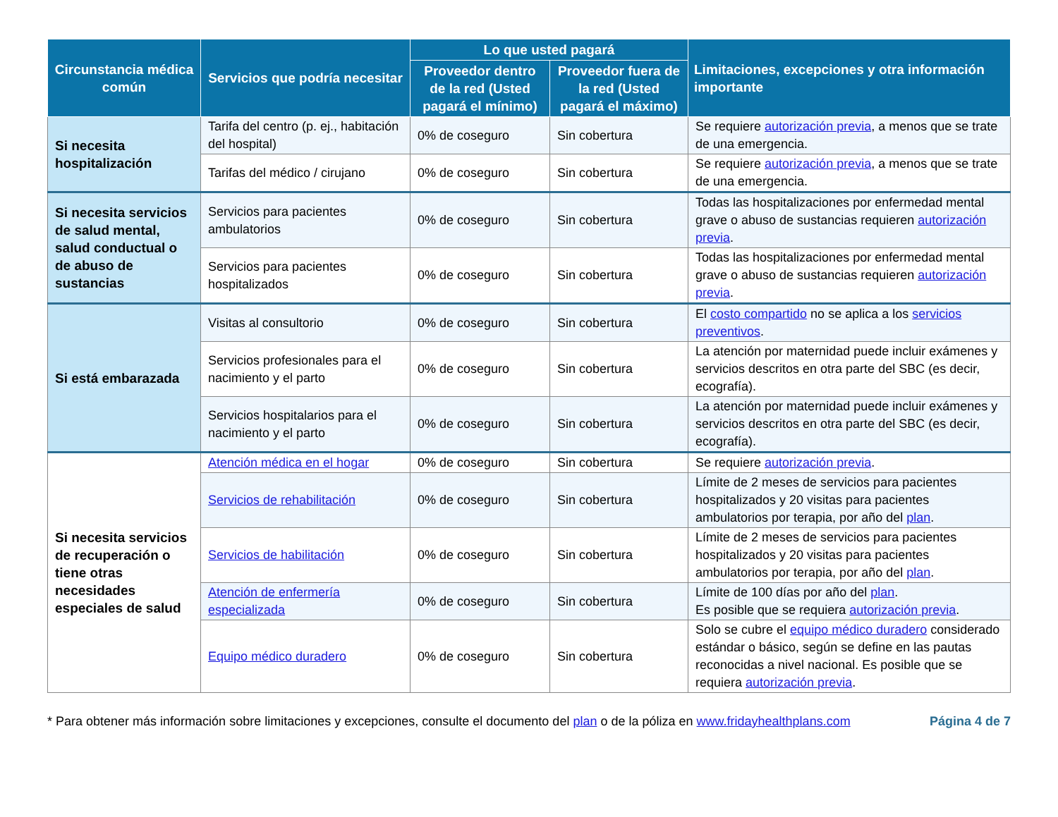| Circunstancia médica común | Servicios que podría necesitar | Lo que usted pagará | | Limitaciones, excepciones y otra información importante |
| --- | --- | --- | --- | --- |
| | | Proveedor dentro de la red (Usted pagará el mínimo) | Proveedor fuera de la red (Usted pagará el máximo) | |
| Si necesita hospitalización | Tarifa del centro (p. ej., habitación del hospital) | 0% de coseguro | Sin cobertura | Se requiere autorización previa , a menos que se trate de una emergencia. |
| | Tarifas del médico / cirujano | 0% de coseguro | Sin cobertura | Se requiere autorización previa , a menos que se trate de una emergencia. |
| Si necesita servicios de salud mental, salud conductual o de abuso de sustancias | Servicios para pacientes ambulatorios | 0% de coseguro | Sin cobertura | Todas las hospitalizaciones por enfermedad mental grave o abuso de sustancias requieren autorización previa . |
| | Servicios para pacientes hospitalizados | 0% de coseguro | Sin cobertura | Todas las hospitalizaciones por enfermedad mental grave o abuso de sustancias requieren autorización previa . |
| Si está embarazada | Visitas al consultorio | 0% de coseguro | Sin cobertura | El costo compartido no se aplica a los servicios preventivos . |
| | Servicios profesionales para el nacimiento y el parto | 0% de coseguro | Sin cobertura | La atención por maternidad puede incluir exámenes y servicios descritos en otra parte del SBC (es decir, ecografía). |
| | Servicios hospitalarios para el nacimiento y el parto | 0% de coseguro | Sin cobertura | La atención por maternidad puede incluir exámenes y servicios descritos en otra parte del SBC (es decir, ecografía). |
| Si necesita servicios de recuperación o tiene otras necesidades especiales de salud | Atención médica en el hogar | 0% de coseguro | Sin cobertura | Se requiere autorización previa . |
| | Servicios de rehabilitación | 0% de coseguro | Sin cobertura | Límite de 2 meses de servicios para pacientes hospitalizados y 20 visitas para pacientes ambulatorios por terapia, por año del plan . |
| | Servicios de habilitación | 0% de coseguro | Sin cobertura | Límite de 2 meses de servicios para pacientes hospitalizados y 20 visitas para pacientes ambulatorios por terapia, por año del plan . |
| | Atención de enfermería especializada | 0% de coseguro | Sin cobertura | Límite de 100 días por año del plan . Es posible que se requiera autorización previa . |
| | Equipo médico duradero | 0% de coseguro | Sin cobertura | Solo se cubre el equipo médico duradero considerado estándar o básico, según se define en las pautas reconocidas a nivel nacional. Es posible que se requiera autorización previa . |
* Para obtener más información sobre limitaciones y excepciones, consulte el documento del plan o de la póliza en www.fridayhealthplans.com Página 4 de 7